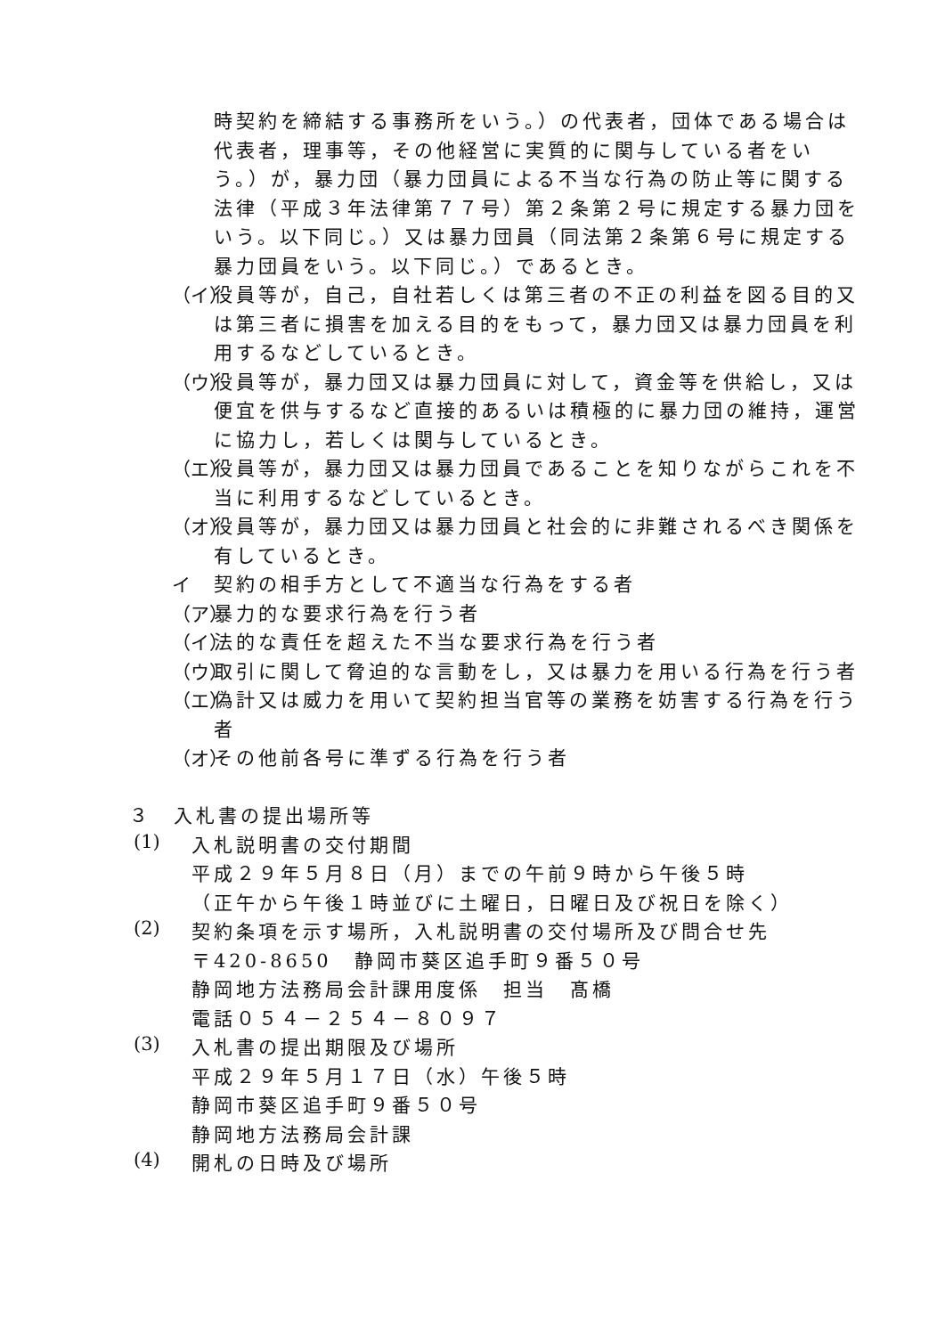時契約を締結する事務所をいう。）の代表者，団体である場合は代表者，理事等，その他経営に実質的に関与している者をいう。）が，暴力団（暴力団員による不当な行為の防止等に関する法律（平成３年法律第７７号）第２条第２号に規定する暴力団をいう。以下同じ。）又は暴力団員（同法第２条第６号に規定する暴力団員をいう。以下同じ。）であるとき。
（イ）
役員等が，自己，自社若しくは第三者の不正の利益を図る目的又は第三者に損害を加える目的をもって，暴力団又は暴力団員を利用するなどしているとき。
（ウ）
役員等が，暴力団又は暴力団員に対して，資金等を供給し，又は便宜を供与するなど直接的あるいは積極的に暴力団の維持，運営に協力し，若しくは関与しているとき。
（エ）
役員等が，暴力団又は暴力団員であることを知りながらこれを不当に利用するなどしているとき。
（オ）
役員等が，暴力団又は暴力団員と社会的に非難されるべき関係を有しているとき。
イ
契約の相手方として不適当な行為をする者
（ア）
暴力的な要求行為を行う者
（イ）
法的な責任を超えた不当な要求行為を行う者
（ウ）
取引に関して脅迫的な言動をし，又は暴力を用いる行為を行う者
（エ）
偽計又は威力を用いて契約担当官等の業務を妨害する行為を行う者
（オ）
その他前各号に準ずる行為を行う者
３　入札書の提出場所等
(1)
入札説明書の交付期間
平成２９年５月８日（月）までの午前９時から午後５時
（正午から午後１時並びに土曜日，日曜日及び祝日を除く）
(2)
契約条項を示す場所，入札説明書の交付場所及び問合せ先
〒420-8650　静岡市葵区追手町９番５０号
静岡地方法務局会計課用度係　担当　髙橋
電話０５４－２５４－８０９７
(3)
入札書の提出期限及び場所
平成２９年５月１７日（水）午後５時
静岡市葵区追手町９番５０号
静岡地方法務局会計課
(4)
開札の日時及び場所